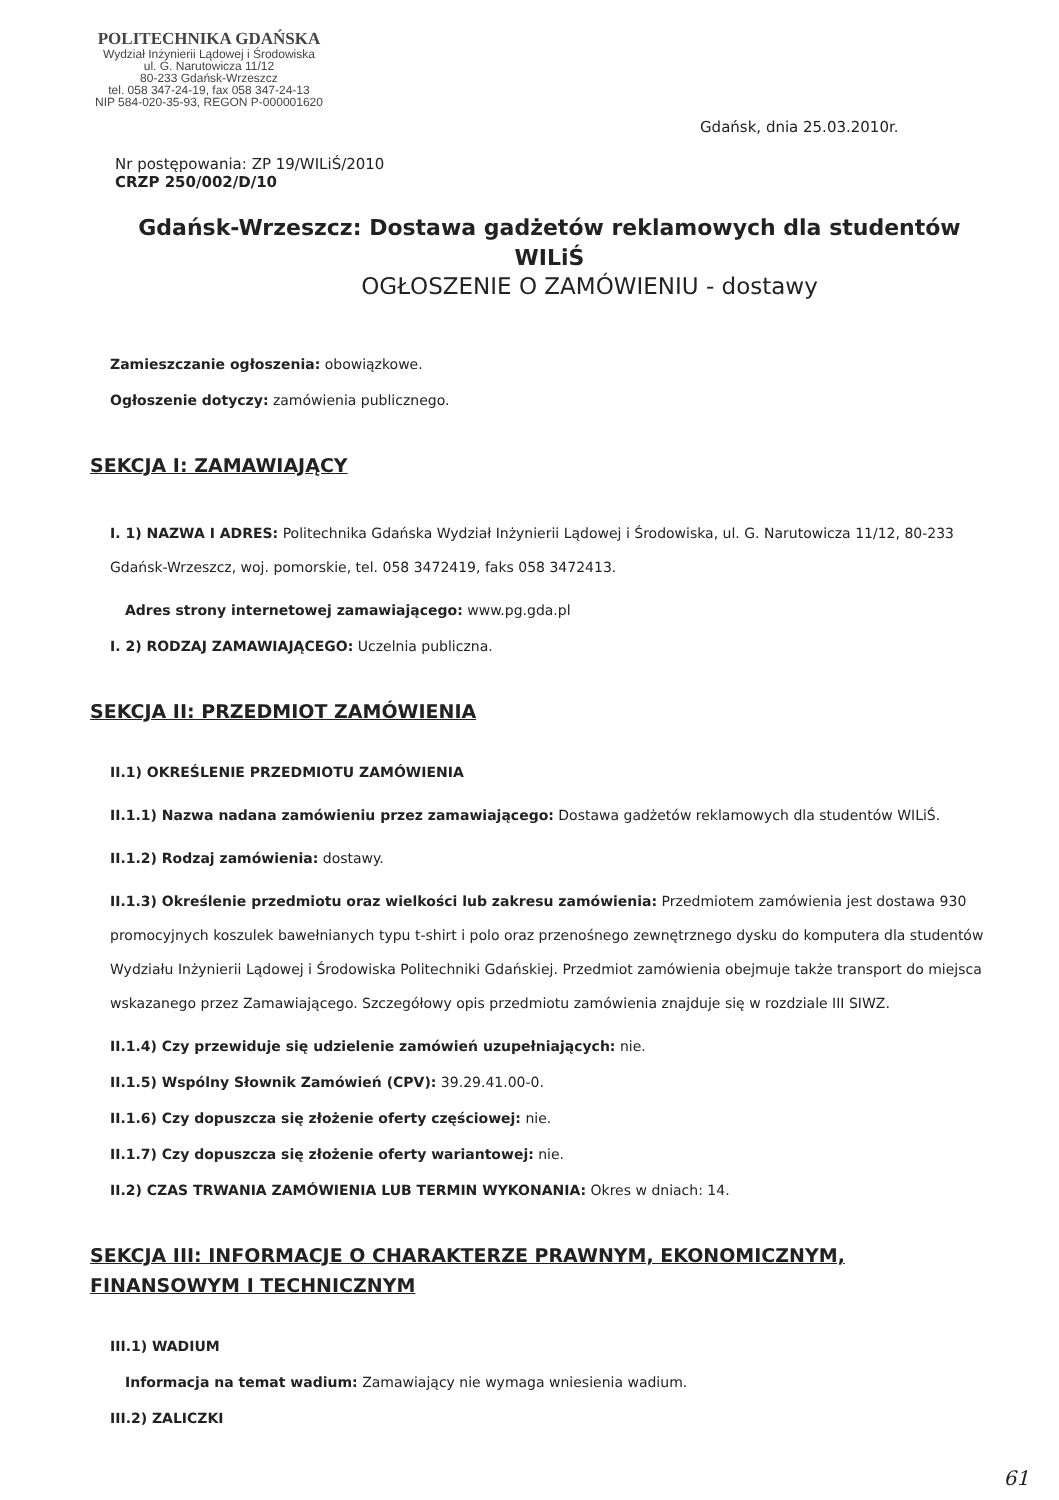POLITECHNIKA GDAŃSKA
Wydział Inżynierii Lądowej i Środowiska
ul. G. Narutowicza 11/12
80-233 Gdańsk-Wrzeszcz
tel. 058 347-24-19, fax 058 347-24-13
NIP 584-020-35-93, REGON P-000001620
Gdańsk, dnia 25.03.2010r.
Nr postępowania: ZP 19/WILiŚ/2010
CRZP 250/002/D/10
Gdańsk-Wrzeszcz: Dostawa gadżetów reklamowych dla studentów WILiŚ
OGŁOSZENIE O ZAMÓWIENIU - dostawy
Zamieszczanie ogłoszenia: obowiązkowe.
Ogłoszenie dotyczy: zamówienia publicznego.
SEKCJA I: ZAMAWIAJĄCY
I. 1) NAZWA I ADRES: Politechnika Gdańska Wydział Inżynierii Lądowej i Środowiska, ul. G. Narutowicza 11/12, 80-233 Gdańsk-Wrzeszcz, woj. pomorskie, tel. 058 3472419, faks 058 3472413.
Adres strony internetowej zamawiającego: www.pg.gda.pl
I. 2) RODZAJ ZAMAWIAJĄCEGO: Uczelnia publiczna.
SEKCJA II: PRZEDMIOT ZAMÓWIENIA
II.1) OKREŚLENIE PRZEDMIOTU ZAMÓWIENIA
II.1.1) Nazwa nadana zamówieniu przez zamawiającego: Dostawa gadżetów reklamowych dla studentów WILiŚ.
II.1.2) Rodzaj zamówienia: dostawy.
II.1.3) Określenie przedmiotu oraz wielkości lub zakresu zamówienia: Przedmiotem zamówienia jest dostawa 930 promocyjnych koszulek bawełnianych typu t-shirt i polo oraz przenośnego zewnętrznego dysku do komputera dla studentów Wydziału Inżynierii Lądowej i Środowiska Politechniki Gdańskiej. Przedmiot zamówienia obejmuje także transport do miejsca wskazanego przez Zamawiającego. Szczegółowy opis przedmiotu zamówienia znajduje się w rozdziale III SIWZ.
II.1.4) Czy przewiduje się udzielenie zamówień uzupełniających: nie.
II.1.5) Wspólny Słownik Zamówień (CPV): 39.29.41.00-0.
II.1.6) Czy dopuszcza się złożenie oferty częściowej: nie.
II.1.7) Czy dopuszcza się złożenie oferty wariantowej: nie.
II.2) CZAS TRWANIA ZAMÓWIENIA LUB TERMIN WYKONANIA: Okres w dniach: 14.
SEKCJA III: INFORMACJE O CHARAKTERZE PRAWNYM, EKONOMICZNYM, FINANSOWYM I TECHNICZNYM
III.1) WADIUM
Informacja na temat wadium: Zamawiający nie wymaga wniesienia wadium.
III.2) ZALICZKI
61